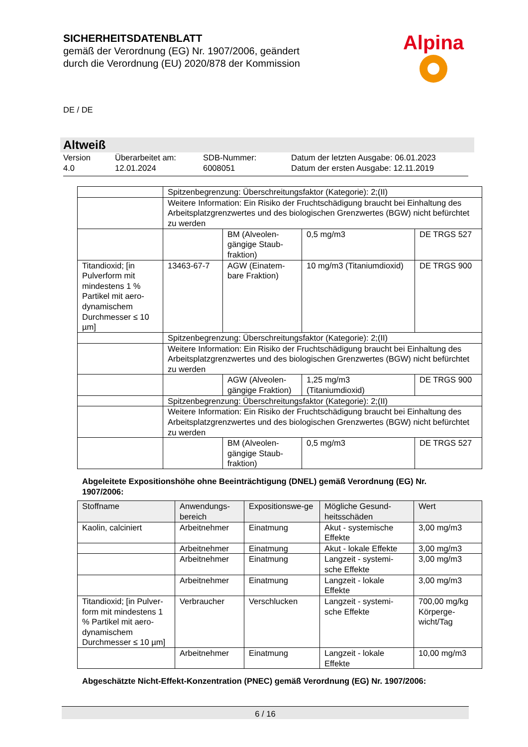SICHERHEITSDATENBLATT
gemäß der Verordnung (EG) Nr. 1907/2006, geändert
durch die Verordnung (EU) 2020/878 der Kommission
Alpina
DE / DE
Altweiß
Version
4.0
Überarbeitet am:
12.01.2024
SDB-Nummer:
6008051
Datum der letzten Ausgabe: 06.01.2023
Datum der ersten Ausgabe: 12.11.2019
| | Spitzenbegrenzung: Überschreitungsfaktor (Kategorie): 2;(II) | | | |
| | Weitere Information: Ein Risiko der Fruchtschädigung braucht bei Einhaltung des Arbeitsplatzgrenzwertes und des biologischen Grenzwertes (BGW) nicht befürchtet zu werden | | | |
| | | BM (Alveolen-gängige Staub-fraktion) | 0,5 mg/m3 | DE TRGS 527 |
| Titandioxid; [in Pulverform mit mindestens 1 % Partikel mit aero-dynamischem Durchmesser ≤ 10 µm] | 13463-67-7 | AGW (Einatem-bare Fraktion) | 10 mg/m3 (Titaniumdioxid) | DE TRGS 900 |
| | Spitzenbegrenzung: Überschreitungsfaktor (Kategorie): 2;(II) | | | |
| | Weitere Information: Ein Risiko der Fruchtschädigung braucht bei Einhaltung des Arbeitsplatzgrenzwertes und des biologischen Grenzwertes (BGW) nicht befürchtet zu werden | | | |
| | | AGW (Alveolen-gängige Fraktion) | 1,25 mg/m3 (Titaniumdioxid) | DE TRGS 900 |
| | Spitzenbegrenzung: Überschreitungsfaktor (Kategorie): 2;(II) | | | |
| | Weitere Information: Ein Risiko der Fruchtschädigung braucht bei Einhaltung des Arbeitsplatzgrenzwertes und des biologischen Grenzwertes (BGW) nicht befürchtet zu werden | | | |
| | | BM (Alveolen-gängige Staub-fraktion) | 0,5 mg/m3 | DE TRGS 527 |
Abgeleitete Expositionshöhe ohne Beeinträchtigung (DNEL) gemäß Verordnung (EG) Nr. 1907/2006:
| Stoffname | Anwendungs-bereich | Expositionswe-ge | Mögliche Gesund-heitsschäden | Wert |
| --- | --- | --- | --- | --- |
| Kaolin, calciniert | Arbeitnehmer | Einatmung | Akut - systemische Effekte | 3,00 mg/m3 |
| | Arbeitnehmer | Einatmung | Akut - lokale Effekte | 3,00 mg/m3 |
| | Arbeitnehmer | Einatmung | Langzeit - systemi-sche Effekte | 3,00 mg/m3 |
| | Arbeitnehmer | Einatmung | Langzeit - lokale Effekte | 3,00 mg/m3 |
| Titandioxid; [in Pulver-form mit mindestens 1 % Partikel mit aero-dynamischem Durchmesser ≤ 10 µm] | Verbraucher | Verschlucken | Langzeit - systemi-sche Effekte | 700,00 mg/kg Körperge-wicht/Tag |
| | Arbeitnehmer | Einatmung | Langzeit - lokale Effekte | 10,00 mg/m3 |
Abgeschätzte Nicht-Effekt-Konzentration (PNEC) gemäß Verordnung (EG) Nr. 1907/2006:
6 / 16